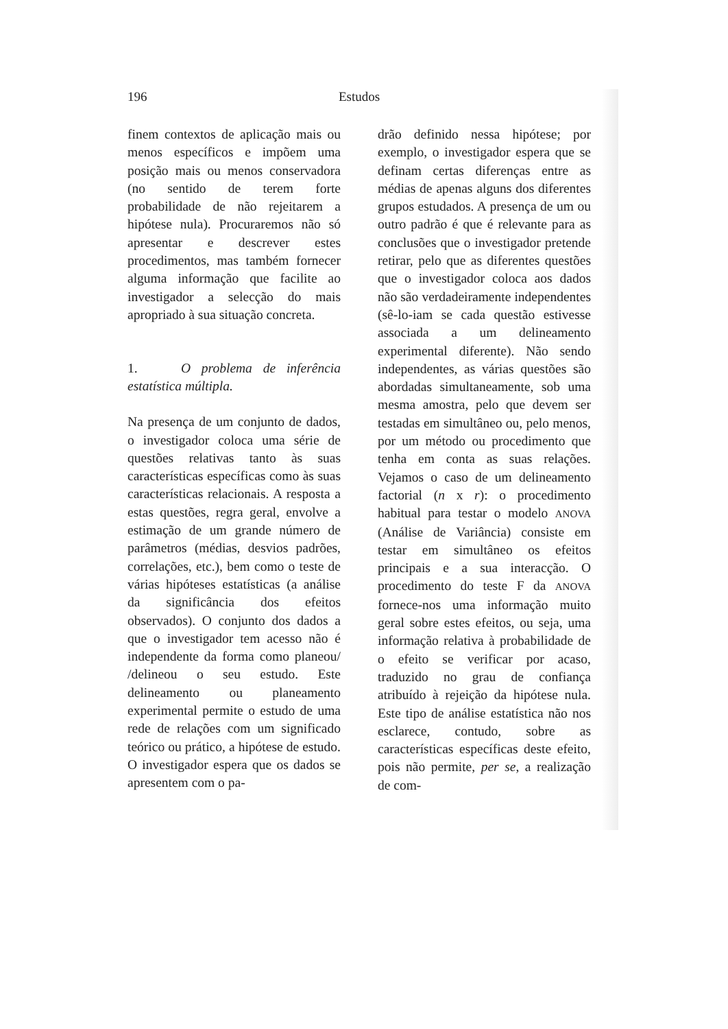196 Estudos
finem contextos de aplicação mais ou menos específicos e impõem uma posição mais ou menos conservadora (no sentido de terem forte probabilidade de não rejeitarem a hipótese nula). Procuraremos não só apresentar e descrever estes procedimentos, mas também fornecer alguma informação que facilite ao investigador a selecção do mais apropriado à sua situação concreta.
1. O problema de inferência estatística múltipla.
Na presença de um conjunto de dados, o investigador coloca uma série de questões relativas tanto às suas características específicas como às suas características relacionais. A resposta a estas questões, regra geral, envolve a estimação de um grande número de parâmetros (médias, desvios padrões, correlações, etc.), bem como o teste de várias hipóteses estatísticas (a análise da significância dos efeitos observados). O conjunto dos dados a que o investigador tem acesso não é independente da forma como planeou/ /delineou o seu estudo. Este delineamento ou planeamento experimental permite o estudo de uma rede de relações com um significado teórico ou prático, a hipótese de estudo. O investigador espera que os dados se apresentem com o pa-
drão definido nessa hipótese; por exemplo, o investigador espera que se definam certas diferenças entre as médias de apenas alguns dos diferentes grupos estudados. A presença de um ou outro padrão é que é relevante para as conclusões que o investigador pretende retirar, pelo que as diferentes questões que o investigador coloca aos dados não são verdadeiramente independentes (sê-lo-iam se cada questão estivesse associada a um delineamento experimental diferente). Não sendo independentes, as várias questões são abordadas simultaneamente, sob uma mesma amostra, pelo que devem ser testadas em simultâneo ou, pelo menos, por um método ou procedimento que tenha em conta as suas relações. Vejamos o caso de um delineamento factorial (n x r): o procedimento habitual para testar o modelo ANOVA (Análise de Variância) consiste em testar em simultâneo os efeitos principais e a sua interacção. O procedimento do teste F da ANOVA fornece-nos uma informação muito geral sobre estes efeitos, ou seja, uma informação relativa à probabilidade de o efeito se verificar por acaso, traduzido no grau de confiança atribuído à rejeição da hipótese nula. Este tipo de análise estatística não nos esclarece, contudo, sobre as características específicas deste efeito, pois não permite, per se, a realização de com-